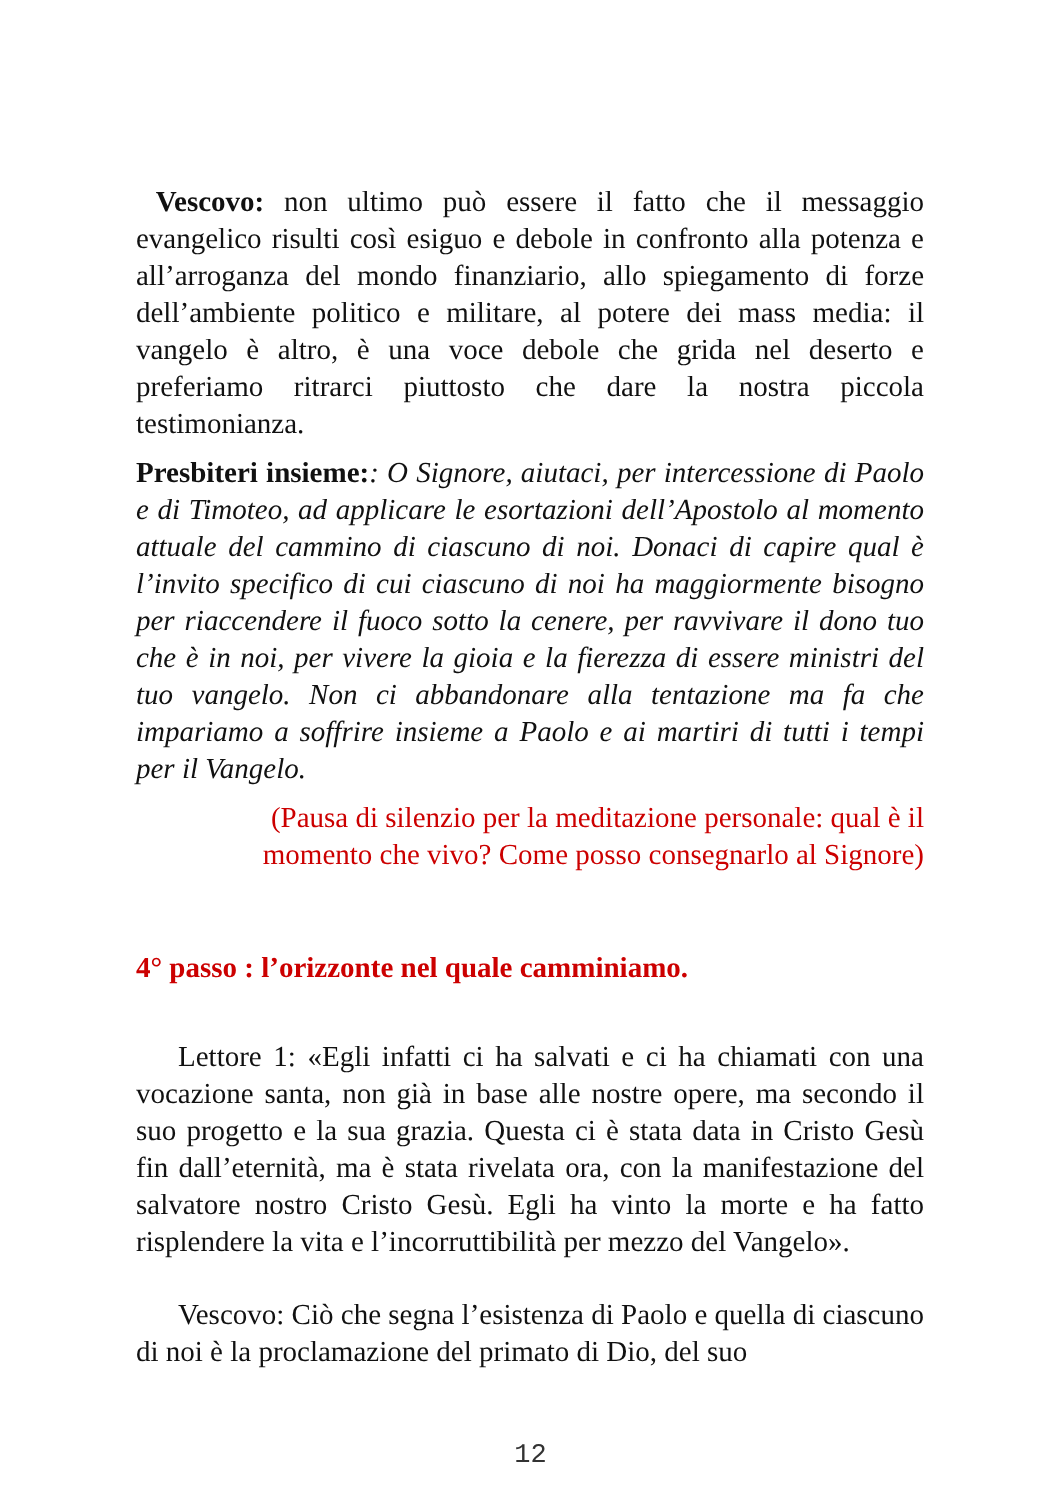Vescovo: non ultimo può essere il fatto che il messaggio evangelico risulti così esiguo e debole in confronto alla potenza e all’arroganza del mondo finanziario, allo spiegamento di forze dell’ambiente politico e militare, al potere dei mass media: il vangelo è altro, è una voce debole che grida nel deserto e preferiamo ritrarci piuttosto che dare la nostra piccola testimonianza.
Presbiteri insieme:: O Signore, aiutaci, per intercessione di Paolo e di Timoteo, ad applicare le esortazioni dell’Apostolo al momento attuale del cammino di ciascuno di noi. Donaci di capire qual è l’invito specifico di cui ciascuno di noi ha maggiormente bisogno per riaccendere il fuoco sotto la cenere, per ravvivare il dono tuo che è in noi, per vivere la gioia e la fierezza di essere ministri del tuo vangelo. Non ci abbandonare alla tentazione ma fa che impariamo a soffrire insieme a Paolo e ai martiri di tutti i tempi per il Vangelo.
(Pausa di silenzio per la meditazione personale: qual è il
momento che vivo? Come posso consegnarlo al Signore)
4° passo : l’orizzonte nel quale camminiamo.
Lettore 1: «Egli infatti ci ha salvati e ci ha chiamati con una vocazione santa, non già in base alle nostre opere, ma secondo il suo progetto e la sua grazia. Questa ci è stata data in Cristo Gesù fin dall’eternità, ma è stata rivelata ora, con la manifestazione del salvatore nostro Cristo Gesù. Egli ha vinto la morte e ha fatto risplendere la vita e l’incorruttibilità per mezzo del Vangelo».
Vescovo: Ciò che segna l’esistenza di Paolo e quella di ciascuno di noi è la proclamazione del primato di Dio, del suo
12